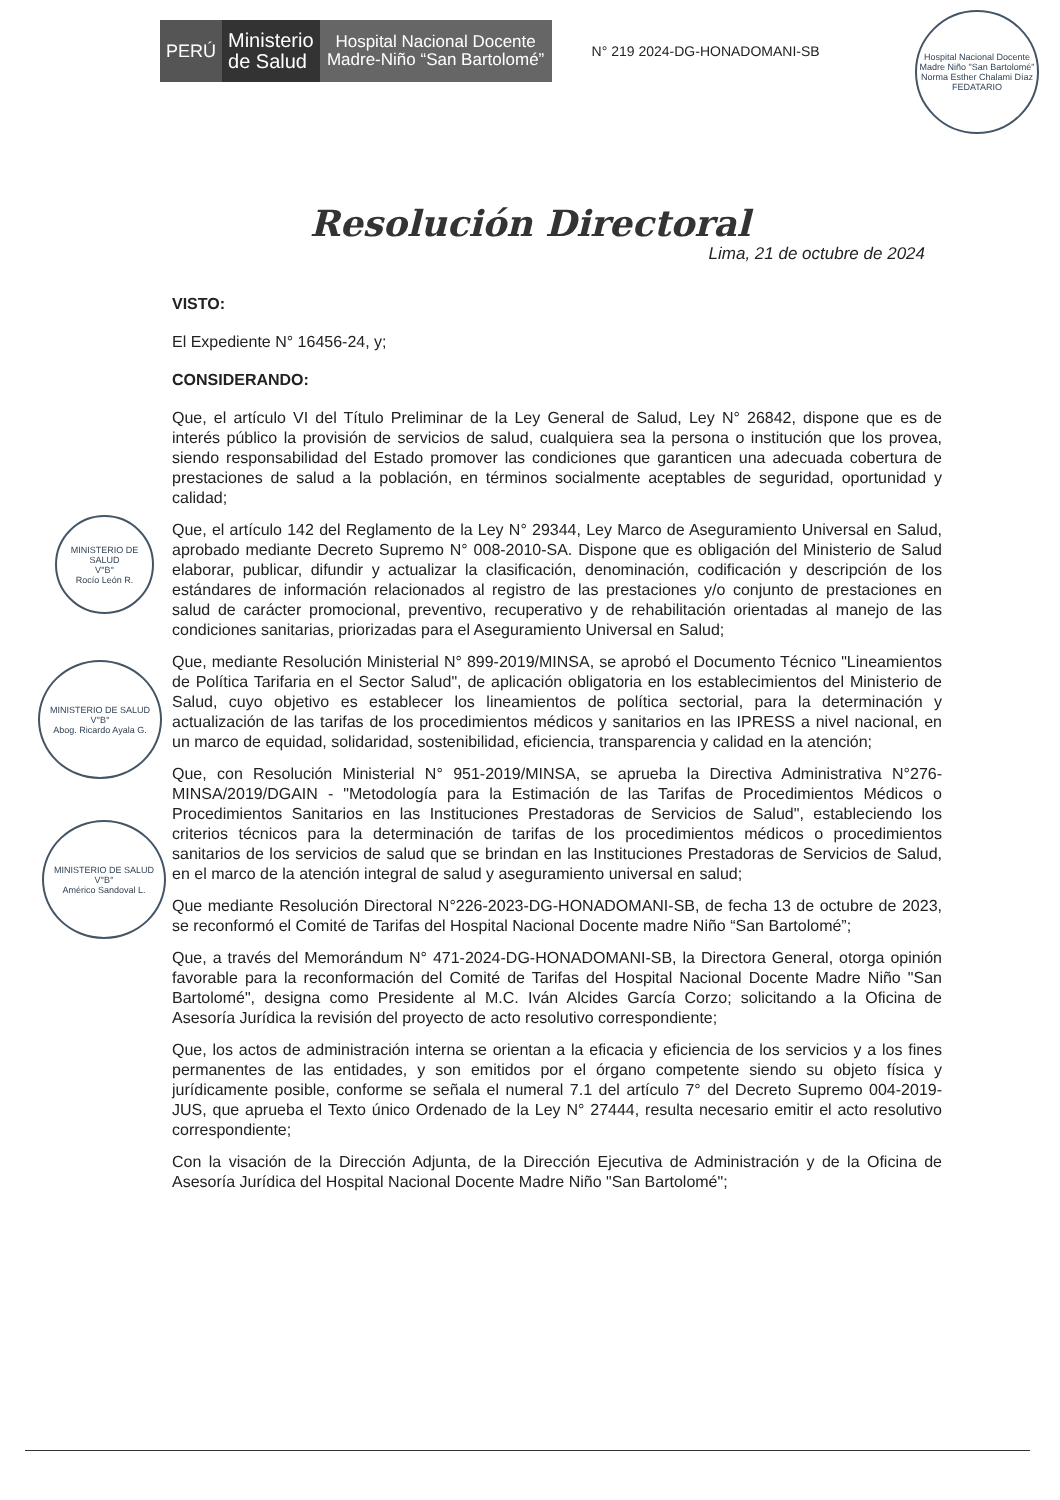PERÚ Ministerio
de Salud
Hospital Nacional Docente Madre-Niño “San Bartolomé”
N° 219 2024-DG-HONADOMANI-SB
Hospital Nacional Docente Madre Niño "San Bartolomé"
Norma Esther Chalami Díaz
FEDATARIO
Resolución Directoral
Lima, 21 de octubre de 2024
MINISTERIO DE SALUD
V°B°
Rocío León R.
MINISTERIO DE SALUD
V°B°
Abog. Ricardo Ayala G.
MINISTERIO DE SALUD
V°B°
Américo Sandoval L.
VISTO:
El Expediente N° 16456-24, y;
CONSIDERANDO:
Que, el artículo VI del Título Preliminar de la Ley General de Salud, Ley N° 26842, dispone que es de interés público la provisión de servicios de salud, cualquiera sea la persona o institución que los provea, siendo responsabilidad del Estado promover las condiciones que garanticen una adecuada cobertura de prestaciones de salud a la población, en términos socialmente aceptables de seguridad, oportunidad y calidad;
Que, el artículo 142 del Reglamento de la Ley N° 29344, Ley Marco de Aseguramiento Universal en Salud, aprobado mediante Decreto Supremo N° 008-2010-SA. Dispone que es obligación del Ministerio de Salud elaborar, publicar, difundir y actualizar la clasificación, denominación, codificación y descripción de los estándares de información relacionados al registro de las prestaciones y/o conjunto de prestaciones en salud de carácter promocional, preventivo, recuperativo y de rehabilitación orientadas al manejo de las condiciones sanitarias, priorizadas para el Aseguramiento Universal en Salud;
Que, mediante Resolución Ministerial N° 899-2019/MINSA, se aprobó el Documento Técnico "Lineamientos de Política Tarifaria en el Sector Salud", de aplicación obligatoria en los establecimientos del Ministerio de Salud, cuyo objetivo es establecer los lineamientos de política sectorial, para la determinación y actualización de las tarifas de los procedimientos médicos y sanitarios en las IPRESS a nivel nacional, en un marco de equidad, solidaridad, sostenibilidad, eficiencia, transparencia y calidad en la atención;
Que, con Resolución Ministerial N° 951-2019/MINSA, se aprueba la Directiva Administrativa N°276-MINSA/2019/DGAIN - "Metodología para la Estimación de las Tarifas de Procedimientos Médicos o Procedimientos Sanitarios en las Instituciones Prestadoras de Servicios de Salud", estableciendo los criterios técnicos para la determinación de tarifas de los procedimientos médicos o procedimientos sanitarios de los servicios de salud que se brindan en las Instituciones Prestadoras de Servicios de Salud, en el marco de la atención integral de salud y aseguramiento universal en salud;
Que mediante Resolución Directoral N°226-2023-DG-HONADOMANI-SB, de fecha 13 de octubre de 2023, se reconformó el Comité de Tarifas del Hospital Nacional Docente madre Niño “San Bartolomé”;
Que, a través del Memorándum N° 471-2024-DG-HONADOMANI-SB, la Directora General, otorga opinión favorable para la reconformación del Comité de Tarifas del Hospital Nacional Docente Madre Niño "San Bartolomé", designa como Presidente al M.C. Iván Alcides García Corzo; solicitando a la Oficina de Asesoría Jurídica la revisión del proyecto de acto resolutivo correspondiente;
Que, los actos de administración interna se orientan a la eficacia y eficiencia de los servicios y a los fines permanentes de las entidades, y son emitidos por el órgano competente siendo su objeto física y jurídicamente posible, conforme se señala el numeral 7.1 del artículo 7° del Decreto Supremo 004-2019-JUS, que aprueba el Texto único Ordenado de la Ley N° 27444, resulta necesario emitir el acto resolutivo correspondiente;
Con la visación de la Dirección Adjunta, de la Dirección Ejecutiva de Administración y de la Oficina de Asesoría Jurídica del Hospital Nacional Docente Madre Niño "San Bartolomé";